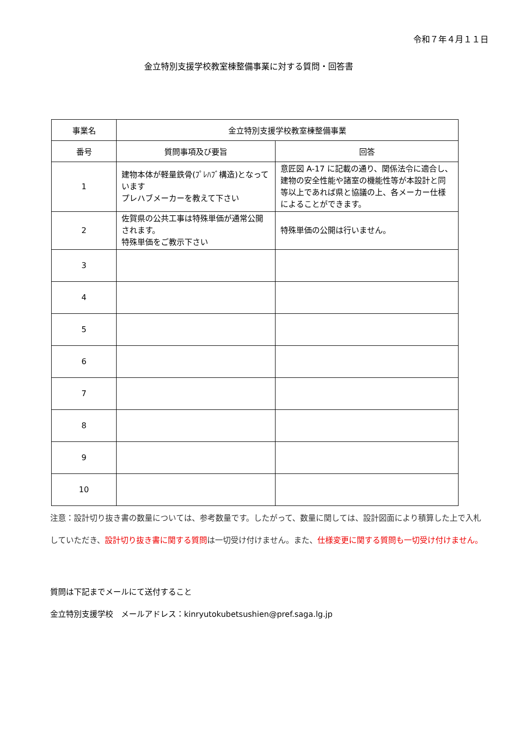令和７年４月１１日
金立特別支援学校教室棟整備事業に対する質問・回答書
| 事業名 | 金立特別支援学校教室棟整備事業 | |
| --- | --- | --- |
| 番号 | 質問事項及び要旨 | 回答 |
| 1 | 建物本体が軽量鉄骨(ﾌﾟﾚﾊﾌﾞ構造)となっています プレハブメーカーを教えて下さい | 意匠図 A-17 に記載の通り、関係法令に適合し、建物の安全性能や諸室の機能性等が本設計と同等以上であれば県と協議の上、各メーカー仕様によることができます。 |
| 2 | 佐賀県の公共工事は特殊単価が通常公開されます。 特殊単価をご教示下さい | 特殊単価の公開は行いません。 |
| 3 | | |
| 4 | | |
| 5 | | |
| 6 | | |
| 7 | | |
| 8 | | |
| 9 | | |
| 10 | | |
注意：設計切り抜き書の数量については、参考数量です。したがって、数量に関しては、設計図面により積算した上で入札していただき、設計切り抜き書に関する質問は一切受け付けません。また、仕様変更に関する質問も一切受け付けません。
質問は下記までメールにて送付すること
金立特別支援学校　メールアドレス：kinryutokubetsushien@pref.saga.lg.jp